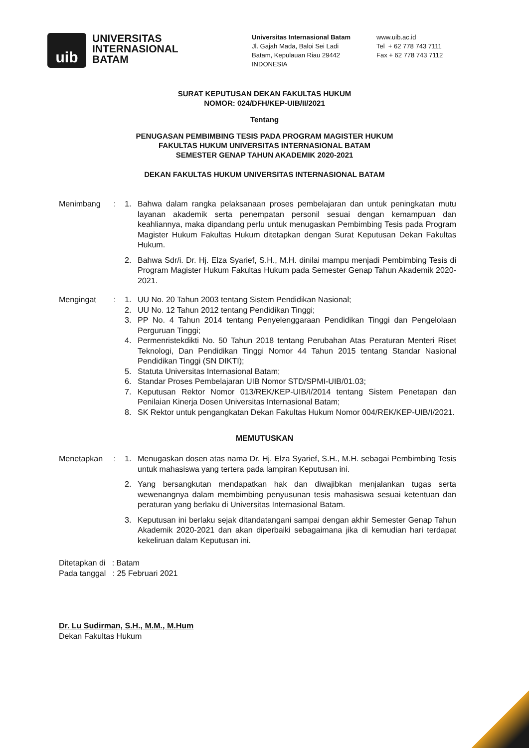uib
UNIVERSITAS
INTERNASIONAL
BATAM
Universitas Internasional Batam
Jl. Gajah Mada, Baloi Sei Ladi
Batam, Kepulauan Riau 29442
INDONESIA
www.uib.ac.id
Tel + 62 778 743 7111
Fax + 62 778 743 7112
SURAT KEPUTUSAN DEKAN FAKULTAS HUKUM
NOMOR: 024/DFH/KEP-UIB/II/2021
Tentang
PENUGASAN PEMBIMBING TESIS PADA PROGRAM MAGISTER HUKUM
FAKULTAS HUKUM UNIVERSITAS INTERNASIONAL BATAM
SEMESTER GENAP TAHUN AKADEMIK 2020-2021
DEKAN FAKULTAS HUKUM UNIVERSITAS INTERNASIONAL BATAM
Menimbang : 1. Bahwa dalam rangka pelaksanaan proses pembelajaran dan untuk peningkatan mutu layanan akademik serta penempatan personil sesuai dengan kemampuan dan keahliannya, maka dipandang perlu untuk menugaskan Pembimbing Tesis pada Program Magister Hukum Fakultas Hukum ditetapkan dengan Surat Keputusan Dekan Fakultas Hukum.
2. Bahwa Sdr/i. Dr. Hj. Elza Syarief, S.H., M.H. dinilai mampu menjadi Pembimbing Tesis di Program Magister Hukum Fakultas Hukum pada Semester Genap Tahun Akademik 2020-2021.
Mengingat : 1. UU No. 20 Tahun 2003 tentang Sistem Pendidikan Nasional;
2. UU No. 12 Tahun 2012 tentang Pendidikan Tinggi;
3. PP No. 4 Tahun 2014 tentang Penyelenggaraan Pendidikan Tinggi dan Pengelolaan Perguruan Tinggi;
4. Permenristekdikti No. 50 Tahun 2018 tentang Perubahan Atas Peraturan Menteri Riset Teknologi, Dan Pendidikan Tinggi Nomor 44 Tahun 2015 tentang Standar Nasional Pendidikan Tinggi (SN DIKTI);
5. Statuta Universitas Internasional Batam;
6. Standar Proses Pembelajaran UIB Nomor STD/SPMI-UIB/01.03;
7. Keputusan Rektor Nomor 013/REK/KEP-UIB/I/2014 tentang Sistem Penetapan dan Penilaian Kinerja Dosen Universitas Internasional Batam;
8. SK Rektor untuk pengangkatan Dekan Fakultas Hukum Nomor 004/REK/KEP-UIB/I/2021.
MEMUTUSKAN
Menetapkan : 1. Menugaskan dosen atas nama Dr. Hj. Elza Syarief, S.H., M.H. sebagai Pembimbing Tesis untuk mahasiswa yang tertera pada lampiran Keputusan ini.
2. Yang bersangkutan mendapatkan hak dan diwajibkan menjalankan tugas serta wewenangnya dalam membimbing penyusunan tesis mahasiswa sesuai ketentuan dan peraturan yang berlaku di Universitas Internasional Batam.
3. Keputusan ini berlaku sejak ditandatangani sampai dengan akhir Semester Genap Tahun Akademik 2020-2021 dan akan diperbaiki sebagaimana jika di kemudian hari terdapat kekeliruan dalam Keputusan ini.
Ditetapkan di : Batam
Pada tanggal : 25 Februari 2021
Dr. Lu Sudirman, S.H., M.M., M.Hum
Dekan Fakultas Hukum